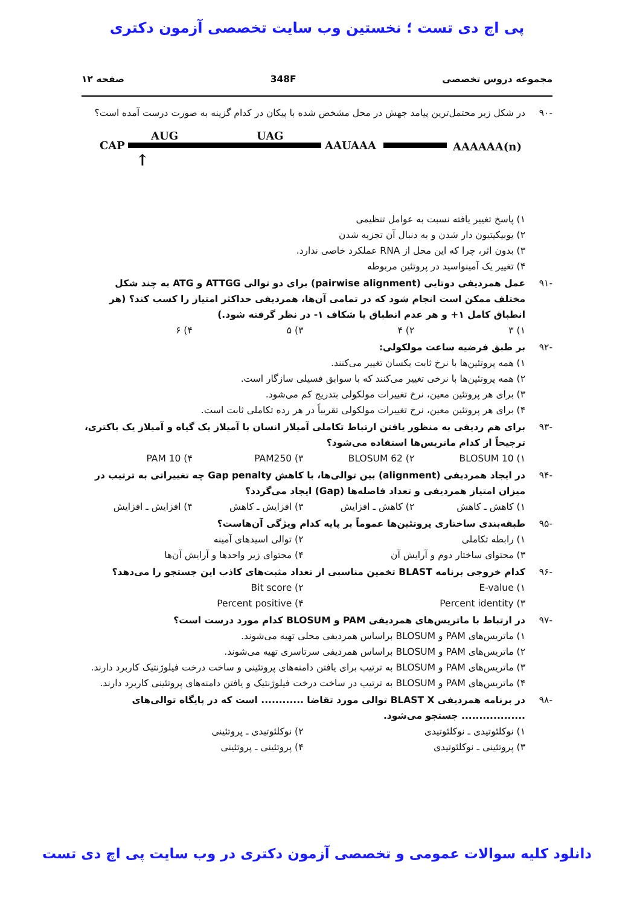پی اچ دی تست ؛ نخستین وب سایت تخصصی آزمون دکتری
مجموعه دروس تخصصی 348F صفحه ۱۲
-۹۰ در شکل زیر محتمل‌ترین پیامد جهش در محل مشخص شده با پیکان در کدام گزینه به صورت درست آمده است؟
CAP
AUG UAG
AAUAAA AAAAAA(n)
↑
۱) پاسخ تغییر یافته نسبت به عوامل تنظیمی
۲) یوبیکیتیون دار شدن و به دنبال آن تجزیه شدن
۳) بدون اثر، چرا که این محل از RNA عملکرد خاصی ندارد.
۴) تغییر یک آمینواسید در پروتئین مربوطه
-۹۱ عمل همردیفی دوتایی (pairwise alignment) برای دو توالی ATTGG و ATG به چند شکل مختلف ممکن است انجام شود که در تمامی آن‌ها، همردیفی حداکثر امتیاز را کسب کند؟ (هر انطباق کامل ۱+ و هر عدم انطباق یا شکاف ۱- در نظر گرفته شود.)
۱) ۳ ۲) ۴ ۳) ۵ ۴) ۶
-۹۲ بر طبق فرضیه ساعت مولکولی:
۱) همه پروتئین‌ها با نرخ ثابت یکسان تغییر می‌کنند.
۲) همه پروتئین‌ها با نرخی تغییر می‌کنند که با سوابق فسیلی سازگار است.
۳) برای هر پروتئین معین، نرخ تغییرات مولکولی بتدریج کم می‌شود.
۴) برای هر پروتئین معین، نرخ تغییرات مولکولی تقریباً در هر رده تکاملی ثابت است.
-۹۳ برای هم ردیفی به منظور یافتن ارتباط تکاملی آمیلاز انسان با آمیلاز یک گیاه و آمیلاز یک باکتری، ترجیحاً از کدام ماتریس‌ها استفاده می‌شود؟
۱) BLOSUM 10 ۲) BLOSUM 62 ۳) PAM250 ۴) PAM 10
-۹۴ در ایجاد همردیفی (alignment) بین توالی‌ها، با کاهش Gap penalty چه تغییراتی به ترتیب در میزان امتیاز همردیفی و تعداد فاصله‌ها (Gap) ایجاد می‌گردد؟
۱) کاهش ـ کاهش ۲) کاهش ـ افزایش ۳) افزایش ـ کاهش ۴) افزایش ـ افزایش
-۹۵ طبقه‌بندی ساختاری پروتئین‌ها عموماً بر پایه کدام ویژگی آن‌هاست؟
۱) رابطه تکاملی ۲) توالی اسیدهای آمینه
۳) محتوای ساختار دوم و آرایش آن ۴) محتوای زیر واحدها و آرایش آن‌ها
-۹۶ کدام خروجی برنامه BLAST تخمین مناسبی از تعداد مثبت‌های کاذب این جستجو را می‌دهد؟
۱) E-value ۲) Bit score
۳) Percent identity ۴) Percent positive
-۹۷ در ارتباط با ماتریس‌های همردیفی PAM و BLOSUM کدام مورد درست است؟
۱) ماتریس‌های PAM و BLOSUM براساس همردیفی محلی تهیه می‌شوند.
۲) ماتریس‌های PAM و BLOSUM براساس همردیفی سرتاسری تهیه می‌شوند.
۳) ماتریس‌های PAM و BLOSUM به ترتیب برای یافتن دامنه‌های پروتئینی و ساخت درخت فیلوژنتیک کاربرد دارند.
۴) ماتریس‌های PAM و BLOSUM به ترتیب در ساخت درخت فیلوژنتیک و یافتن دامنه‌های پروتئینی کاربرد دارند.
-۹۸ در برنامه همردیفی BLAST X توالی مورد تقاضا ............ است که در پایگاه توالی‌های .................. جستجو می‌شود.
۱) نوکلئوتیدی ـ نوکلئوتیدی ۲) نوکلئوتیدی ـ پروتئینی
۳) پروتئینی ـ نوکلئوتیدی ۴) پروتئینی ـ پروتئینی
دانلود کلیه سوالات عمومی و تخصصی آزمون دکتری در وب سایت پی اچ دی تست